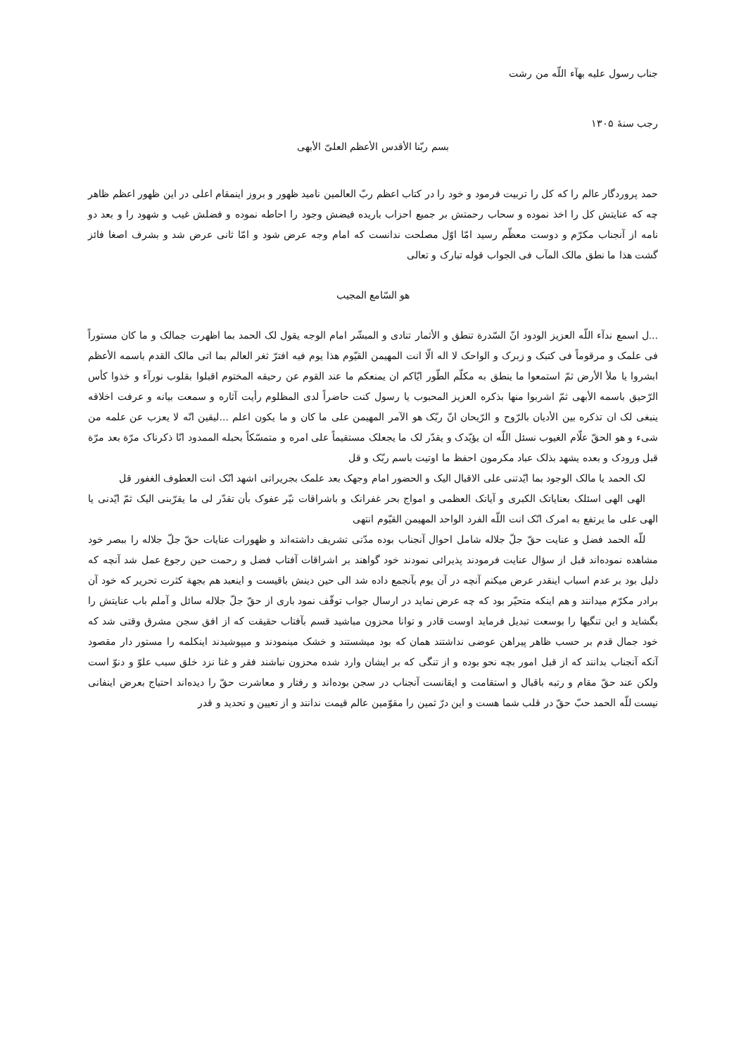جناب رسول علیه بهآء اللّه من رشت
رجب سنهٔ ۱۳۰۵
بسم ربّنا الأقدس الأعظم العلیّ الأبهی
حمد پروردگار عالم را که کل را تربیت فرمود و خود را در کتاب اعظم ربّ العالمین نامید ظهور و بروز اینمقام اعلی در این ظهور اعظم ظاهر چه که عنایتش کل را اخذ نموده و سحاب رحمتش بر جمیع احزاب باریده فیضش وجود را احاطه نموده و فضلش غیب و شهود را و بعد دو نامه از آنجناب مکرّم و دوست معظّم رسید امّا اوّل مصلحت ندانست که امام وجه عرض شود و امّا ثانی عرض شد و بشرف اصغا فائز گشت هذا ما نطق مالک المآب فی الجواب قوله تبارک و تعالی
هو السّامع المجیب
...ل اسمع ندآء اللّه العزیز الودود انّ السّدرة تنطق و الأثمار تنادی و المبشّر امام الوجه یقول لک الحمد بما اظهرت جمالک و ما کان مستوراً فی علمک و مرقوماً فی کتبک و زبرک و الواحک لا اله الّا انت المهیمن القیّوم هذا یوم فیه افترّ ثغر العالم بما اتی مالک القدم باسمه الأعظم ابشروا یا ملأ الأرض ثمّ استمعوا ما ینطق به مکلّم الطّور ایّاکم ان یمنعکم ما عند القوم عن رحیقه المختوم اقبلوا بقلوب نورآء و خذوا کأس الرّحیق باسمه الأبهی ثمّ اشربوا منها بذکره العزیز المحبوب یا رسول کنت حاضراً لدی المظلوم رأیت آثاره و سمعت بیانه و عرفت اخلاقه ینبغی لک ان تذکره بین الأدیان بالرّوح و الرّیحان انّ ربّک هو الآمر المهیمن علی ما کان و ما یکون اعلم ...لیقین انّه لا یعزب عن علمه من شیء و هو الحقّ علّام الغیوب نسئل اللّه ان یؤیّدک و یقدّر لک ما یجعلک مستقیماً علی امره و متمسّکاً بحبله الممدود انّا ذکرناک مرّة بعد مرّة قبل ورودک و بعده یشهد بذلک عباد مکرمون احفظ ما اوتیت باسم ربّک و قل
لک الحمد یا مالک الوجود بما ایّدتنی علی الاقبال الیک و الحضور امام وجهک بعد علمک بجریراتی اشهد انّک انت العطوف الغفور قل
الهی الهی اسئلک بعنایاتک الکبری و آیاتک العظمی و امواج بحر غفرانک و باشراقات نیّر عفوک بأن تقدّر لی ما یقرّبنی الیک ثمّ ایّدنی یا الهی علی ما یرتفع به امرک انّک انت اللّه الفرد الواحد المهیمن القیّوم انتهی
للّه الحمد فضل و عنایت حقّ جلّ جلاله شامل احوال آنجناب بوده مدّتی تشریف داشته‌اند و ظهورات عنایات حقّ جلّ جلاله را ببصر خود مشاهده نموده‌اند قبل از سؤال عنایت فرمودند پذیرائی نمودند خود گواهند بر اشراقات آفتاب فضل و رحمت حین رجوع عمل شد آنچه که دلیل بود بر عدم اسباب اینقدر عرض میکنم آنچه در آن یوم بآنجمع داده شد الی حین دینش باقیست و اینعبد هم بجهة کثرت تحریر که خود آن برادر مکرّم میدانند و هم اینکه متحیّر بود که چه عرض نماید در ارسال جواب توقّف نمود باری از حقّ جلّ جلاله سائل و آملم باب عنایتش را بگشاید و این تنگیها را بوسعت تبدیل فرماید اوست قادر و توانا محزون مباشید قسم بآفتاب حقیقت که از افق سجن مشرق وقتی شد که خود جمال قدم بر حسب ظاهر پیراهن عوضی نداشتند همان که بود میشستند و خشک مینمودند و میپوشیدند اینکلمه را مستور دار مقصود آنکه آنجناب بدانند که از قبل امور بچه نحو بوده و از تنگی که بر ایشان وارد شده محزون نباشند فقر و غنا نزد خلق سبب علوّ و دنوّ است ولکن عند حقّ مقام و رتبه باقبال و استقامت و ایقانست آنجناب در سجن بوده‌اند و رفتار و معاشرت حقّ را دیده‌اند احتیاج بعرض اینفانی نیست للّه الحمد حبّ حقّ در قلب شما هست و این درّ ثمین را مقوّمین عالم قیمت ندانند و از تعیین و تحدید و قدر